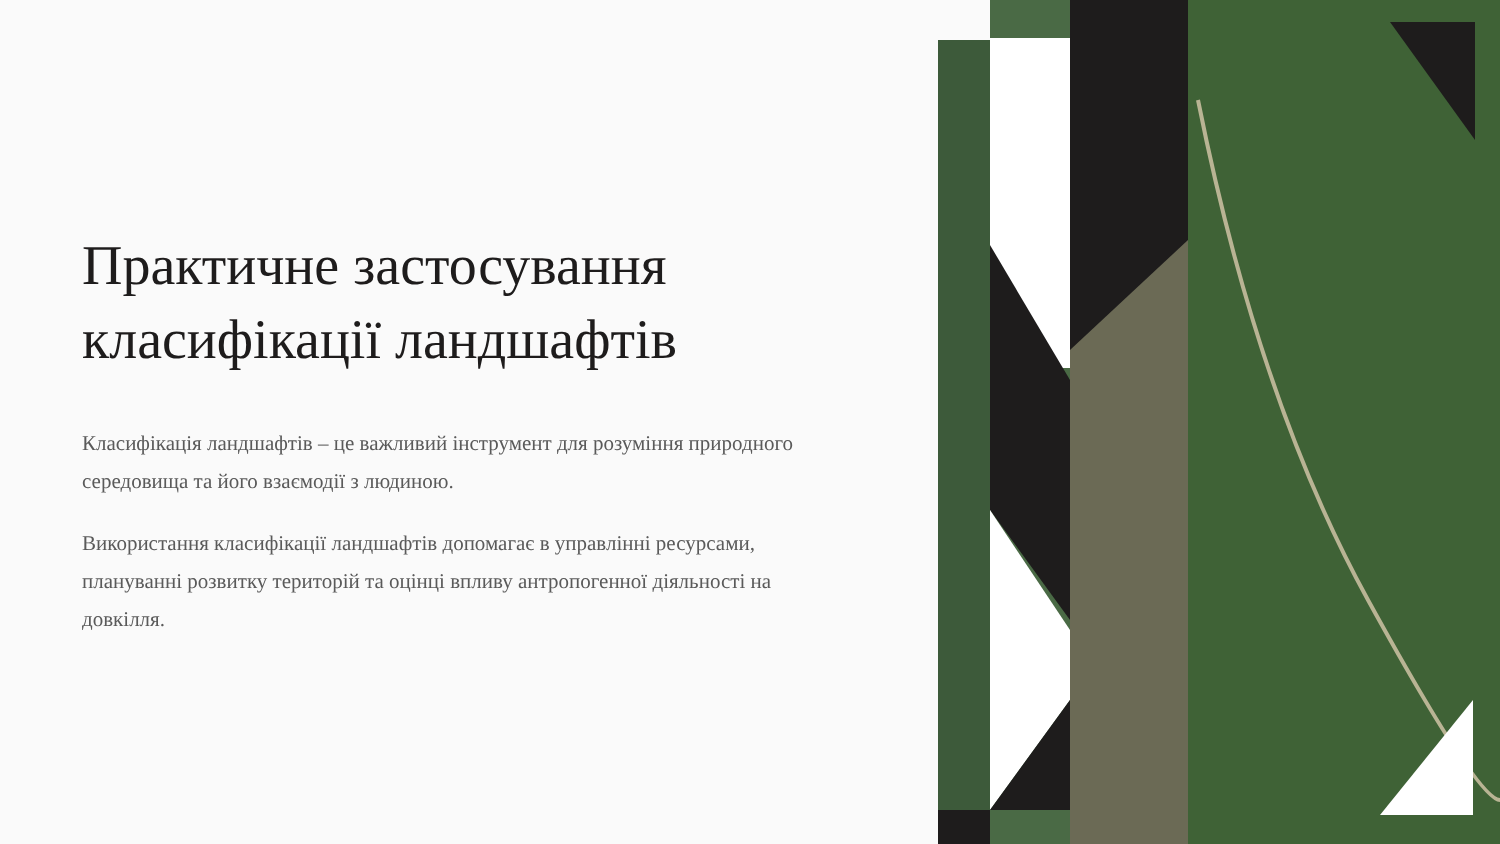Практичне застосування класифікації ландшафтів
Класифікація ландшафтів – це важливий інструмент для розуміння природного середовища та його взаємодії з людиною.
Використання класифікації ландшафтів допомагає в управлінні ресурсами, плануванні розвитку територій та оцінці впливу антропогенної діяльності на довкілля.